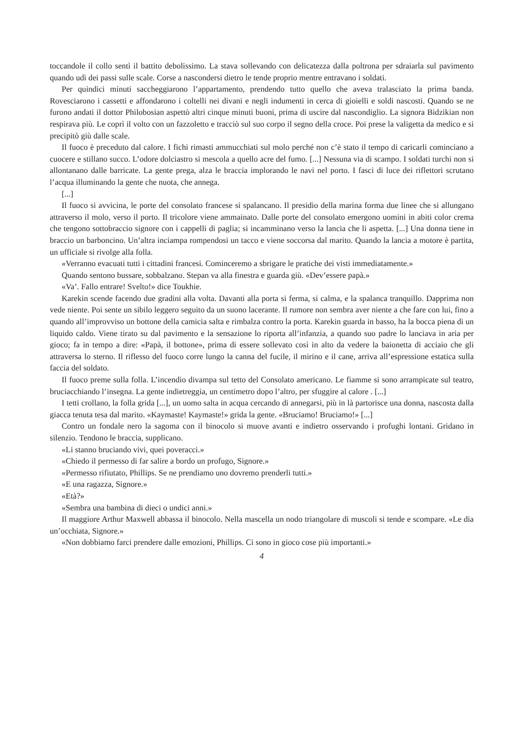toccandole il collo sentì il battito debolissimo. La stava sollevando con delicatezza dalla poltrona per sdraiarla sul pavimento quando udì dei passi sulle scale. Corse a nascondersi dietro le tende proprio mentre entravano i soldati.
Per quindici minuti saccheggiarono l’appartamento, prendendo tutto quello che aveva tralasciato la prima banda. Rovesciarono i cassetti e affondarono i coltelli nei divani e negli indumenti in cerca di gioielli e soldi nascosti. Quando se ne furono andati il dottor Philobosian aspettò altri cinque minuti buoni, prima di uscire dal nascondiglio. La signora Bidzikian non respirava più. Le coprì il volto con un fazzoletto e tracciò sul suo corpo il segno della croce. Poi prese la valigetta da medico e si precipitò giù dalle scale.
Il fuoco è preceduto dal calore. I fichi rimasti ammucchiati sul molo perché non c’è stato il tempo di caricarli cominciano a cuocere e stillano succo. L’odore dolciastro si mescola a quello acre del fumo. [...] Nessuna via di scampo. I soldati turchi non si allontanano dalle barricate. La gente prega, alza le braccia implorando le navi nel porto. I fasci di luce dei riflettori scrutano l’acqua illuminando la gente che nuota, che annega.
[...]
Il fuoco si avvicina, le porte del consolato francese si spalancano. Il presidio della marina forma due linee che si allungano attraverso il molo, verso il porto. Il tricolore viene ammainato. Dalle porte del consolato emergono uomini in abiti color crema che tengono sottobraccio signore con i cappelli di paglia; si incamminano verso la lancia che li aspetta. [...] Una donna tiene in braccio un barboncino. Un’altra inciampa rompendosi un tacco e viene soccorsa dal marito. Quando la lancia a motore è partita, un ufficiale si rivolge alla folla.
«Verranno evacuati tutti i cittadini francesi. Cominceremo a sbrigare le pratiche dei visti immediatamente.»
Quando sentono bussare, sobbalzano. Stepan va alla finestra e guarda giù. «Dev’essere papà.»
«Va’. Fallo entrare! Svelto!» dice Toukhie.
Karekin scende facendo due gradini alla volta. Davanti alla porta si ferma, si calma, e la spalanca tranquillo. Dapprima non vede niente. Poi sente un sibilo leggero seguito da un suono lacerante. Il rumore non sembra aver niente a che fare con lui, fino a quando all’improvviso un bottone della camicia salta e rimbalza contro la porta. Karekin guarda in basso, ha la bocca piena di un liquido caldo. Viene tirato su dal pavimento e la sensazione lo riporta all’infanzia, a quando suo padre lo lanciava in aria per gioco; fa in tempo a dire: «Papà, il bottone», prima di essere sollevato così in alto da vedere la baionetta di acciaio che gli attraversa lo sterno. Il riflesso del fuoco corre lungo la canna del fucile, il mirino e il cane, arriva all’espressione estatica sulla faccia del soldato.
Il fuoco preme sulla folla. L’incendio divampa sul tetto del Consolato americano. Le fiamme si sono arrampicate sul teatro, bruciacchiando l’insegna. La gente indietreggia, un centimetro dopo l’altro, per sfuggire al calore . [...]
I tetti crollano, la folla grida [...], un uomo salta in acqua cercando di annegarsi, più in là partorisce una donna, nascosta dalla giacca tenuta tesa dal marito. «Kaymaste! Kaymaste!» grida la gente. «Bruciamo! Bruciamo!» [...]
Contro un fondale nero la sagoma con il binocolo si muove avanti e indietro osservando i profughi lontani. Gridano in silenzio. Tendono le braccia, supplicano.
«Li stanno bruciando vivi, quei poveracci.»
«Chiedo il permesso di far salire a bordo un profugo, Signore.»
«Permesso rifiutato, Phillips. Se ne prendiamo uno dovremo prenderli tutti.»
«E una ragazza, Signore.»
«Età?»
«Sembra una bambina di dieci o undici anni.»
Il maggiore Arthur Maxwell abbassa il binocolo. Nella mascella un nodo triangolare di muscoli si tende e scompare. «Le dia un’occhiata, Signore.»
«Non dobbiamo farci prendere dalle emozioni, Phillips. Ci sono in gioco cose più importanti.»
4